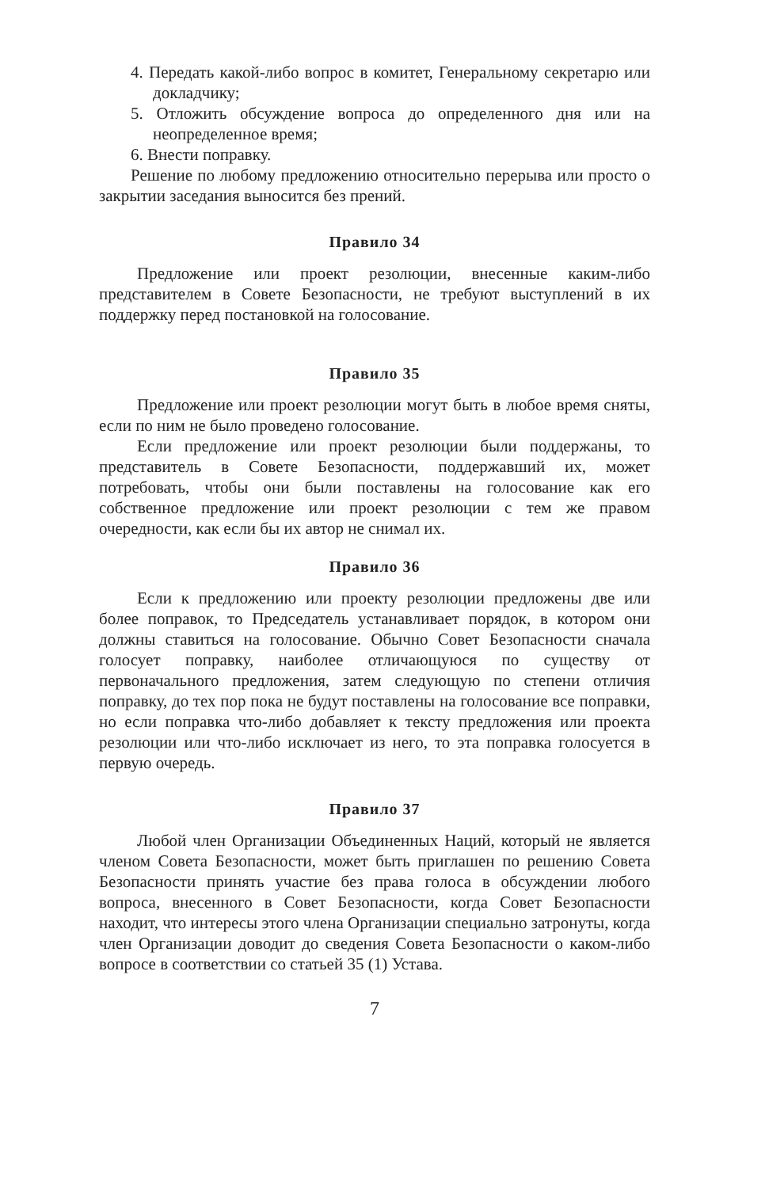4. Передать какой-либо вопрос в комитет, Генеральному секретарю или докладчику;
5. Отложить обсуждение вопроса до определенного дня или на неопределенное время;
6. Внести поправку.
Решение по любому предложению относительно перерыва или просто о закрытии заседания выносится без прений.
Правило 34
Предложение или проект резолюции, внесенные каким-либо представителем в Совете Безопасности, не требуют выступлений в их поддержку перед постановкой на голосование.
Правило 35
Предложение или проект резолюции могут быть в любое время сняты, если по ним не было проведено голосование.
Если предложение или проект резолюции были поддержаны, то представитель в Совете Безопасности, поддержавший их, может потребовать, чтобы они были поставлены на голосование как его собственное предложение или проект резолюции с тем же правом очередности, как если бы их автор не снимал их.
Правило 36
Если к предложению или проекту резолюции предложены две или более поправок, то Председатель устанавливает порядок, в котором они должны ставиться на голосование. Обычно Совет Безопасности сначала голосует поправку, наиболее отличающуюся по существу от первоначального предложения, затем следующую по степени отличия поправку, до тех пор пока не будут поставлены на голосование все поправки, но если поправка что-либо добавляет к тексту предложения или проекта резолюции или что-либо исключает из него, то эта поправка голосуется в первую очередь.
Правило 37
Любой член Организации Объединенных Наций, который не является членом Совета Безопасности, может быть приглашен по решению Совета Безопасности принять участие без права голоса в обсуждении любого вопроса, внесенного в Совет Безопасности, когда Совет Безопасности находит, что интересы этого члена Организации специально затронуты, когда член Организации доводит до сведения Совета Безопасности о каком-либо вопросе в соответствии со статьей 35 (1) Устава.
7